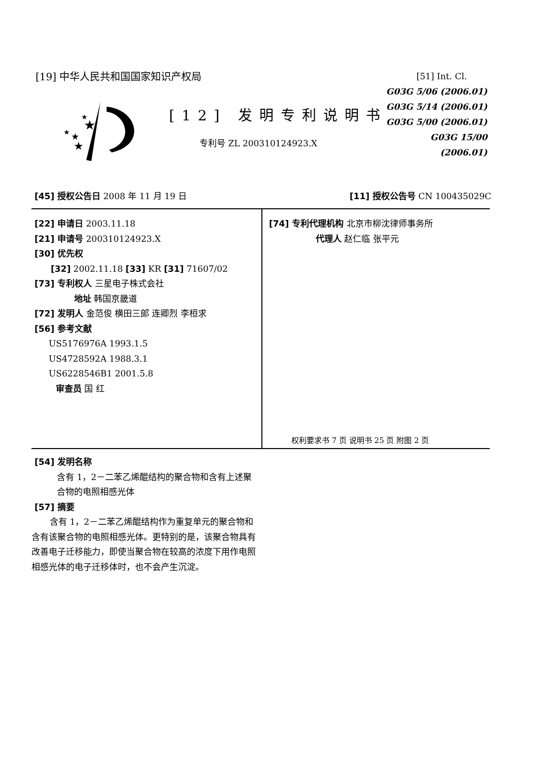[19] 中华人民共和国国家知识产权局
★
★
★
★
★
[12] 发明专利说明书
专利号 ZL 200310124923.X
[51] Int. Cl.
G03G 5/06 (2006.01)
G03G 5/14 (2006.01)
G03G 5/00 (2006.01)
G03G 15/00 (2006.01)
[45] 授权公告日 2008 年 11 月 19 日 [11] 授权公告号 CN 100435029C
[22] 申请日 2003.11.18
[21] 申请号 200310124923.X
[30] 优先权
[32] 2002.11.18 [33] KR [31] 71607/02
[73] 专利权人 三星电子株式会社
地址 韩国京畿道
[72] 发明人 金范俊 横田三郎 连卿烈 李桓求
[56] 参考文献
US5176976A 1993.1.5
US4728592A 1988.3.1
US6228546B1 2001.5.8
审查员 国 红
[74] 专利代理机构 北京市柳沈律师事务所
代理人 赵仁临 张平元
权利要求书 7 页 说明书 25 页 附图 2 页
[54] 发明名称
含有 1，2－二苯乙烯醌结构的聚合物和含有上述聚合物的电照相感光体
[57] 摘要
含有 1，2－二苯乙烯醌结构作为重复单元的聚合物和含有该聚合物的电照相感光体。更特别的是，该聚合物具有改善电子迁移能力，即使当聚合物在较高的浓度下用作电照相感光体的电子迁移体时，也不会产生沉淀。